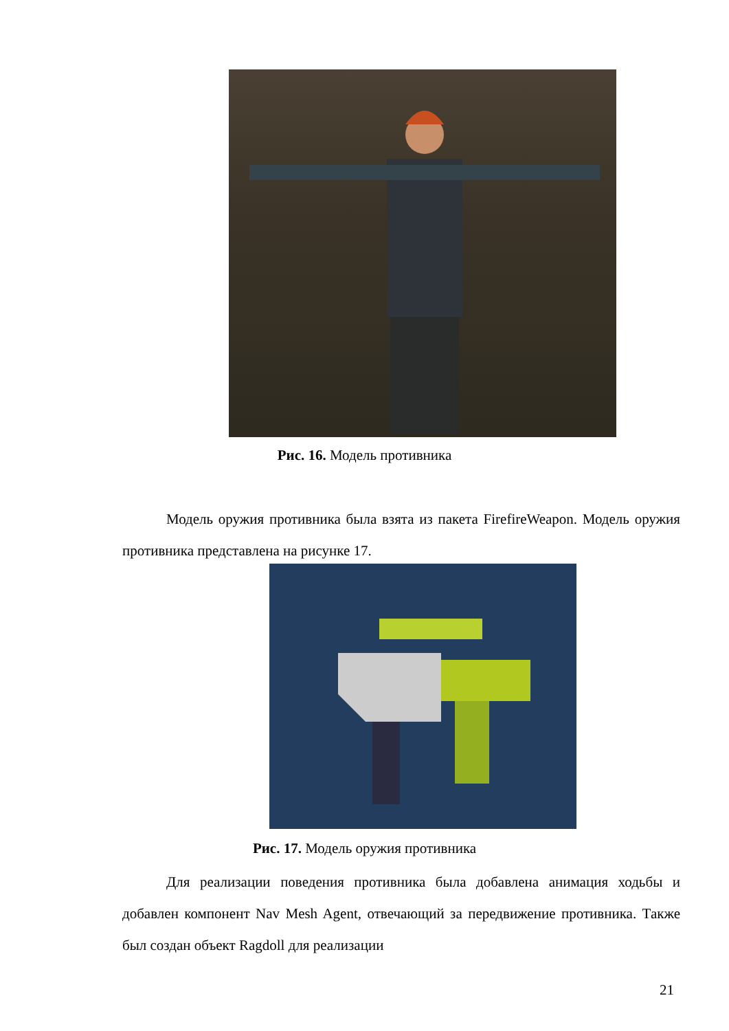Рис. 16. Модель противника
Модель оружия противника была взята из пакета FirefireWeapon. Модель оружия противника представлена на рисунке 17.
Рис. 17. Модель оружия противника
Для реализации поведения противника была добавлена анимация ходьбы и добавлен компонент Nav Mesh Agent, отвечающий за передвижение противника. Также был создан объект Ragdoll для реализации
21